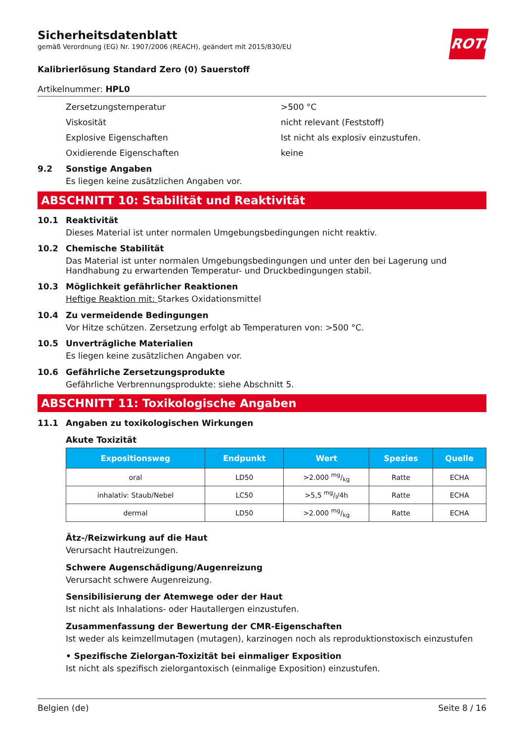Sicherheitsdatenblatt
gemäß Verordnung (EG) Nr. 1907/2006 (REACH), geändert mit 2015/830/EU
ROTH
Kalibrierlösung Standard Zero (0) Sauerstoff
Artikelnummer: HPL0
Zersetzungstemperatur >500 °C
Viskosität nicht relevant (Feststoff)
Explosive Eigenschaften Ist nicht als explosiv einzustufen.
Oxidierende Eigenschaften keine
9.2 Sonstige Angaben
Es liegen keine zusätzlichen Angaben vor.
ABSCHNITT 10: Stabilität und Reaktivität
10.1 Reaktivität
Dieses Material ist unter normalen Umgebungsbedingungen nicht reaktiv.
10.2 Chemische Stabilität
Das Material ist unter normalen Umgebungsbedingungen und unter den bei Lagerung und Handhabung zu erwartenden Temperatur- und Druckbedingungen stabil.
10.3 Möglichkeit gefährlicher Reaktionen
Heftige Reaktion mit: Starkes Oxidationsmittel
10.4 Zu vermeidende Bedingungen
Vor Hitze schützen. Zersetzung erfolgt ab Temperaturen von: >500 °C.
10.5 Unverträgliche Materialien
Es liegen keine zusätzlichen Angaben vor.
10.6 Gefährliche Zersetzungsprodukte
Gefährliche Verbrennungsprodukte: siehe Abschnitt 5.
ABSCHNITT 11: Toxikologische Angaben
11.1 Angaben zu toxikologischen Wirkungen
Akute Toxizität
| Expositionsweg | Endpunkt | Wert | Spezies | Quelle |
| --- | --- | --- | --- | --- |
| oral | LD50 | >2.000 mg/kg | Ratte | ECHA |
| inhalativ: Staub/Nebel | LC50 | >5,5 mg/l/4h | Ratte | ECHA |
| dermal | LD50 | >2.000 mg/kg | Ratte | ECHA |
Ätz-/Reizwirkung auf die Haut
Verursacht Hautreizungen.
Schwere Augenschädigung/Augenreizung
Verursacht schwere Augenreizung.
Sensibilisierung der Atemwege oder der Haut
Ist nicht als Inhalations- oder Hautallergen einzustufen.
Zusammenfassung der Bewertung der CMR-Eigenschaften
Ist weder als keimzellmutagen (mutagen), karzinogen noch als reproduktionstoxisch einzustufen
• Spezifische Zielorgan-Toxizität bei einmaliger Exposition
Ist nicht als spezifisch zielorgantoxisch (einmalige Exposition) einzustufen.
Belgien (de) Seite 8 / 16